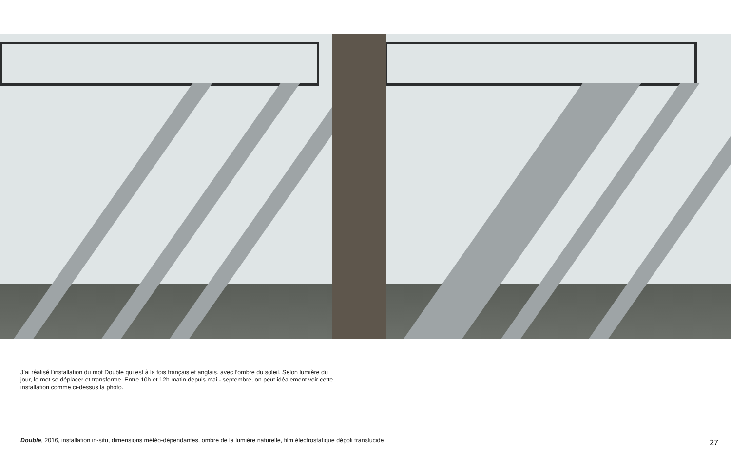J’ai réalisé l’installation du mot Double qui est à la fois français et anglais. avec l’ombre du soleil. Selon lumière du jour, le mot se déplacer et transforme. Entre 10h et 12h matin depuis mai - septembre, on peut idéalement voir cette installation comme ci-dessus la photo.
Double, 2016, installation in-situ, dimensions météo-dépendantes, ombre de la lumière naturelle, film électrostatique dépoli translucide
27